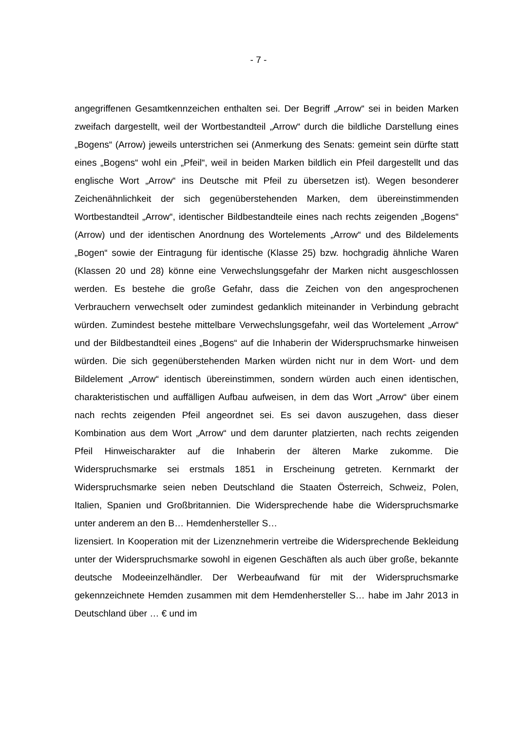- 7 -
angegriffenen Gesamtkennzeichen enthalten sei. Der Begriff „Arrow“ sei in beiden Marken zweifach dargestellt, weil der Wortbestandteil „Arrow“ durch die bildliche Darstellung eines „Bogens“ (Arrow) jeweils unterstrichen sei (Anmerkung des Senats: gemeint sein dürfte statt eines „Bogens“ wohl ein „Pfeil“, weil in beiden Marken bildlich ein Pfeil dargestellt und das englische Wort „Arrow“ ins Deutsche mit Pfeil zu übersetzen ist). Wegen besonderer Zeichenähnlichkeit der sich gegenüberstehenden Marken, dem übereinstimmenden Wortbestandteil „Arrow“, identischer Bildbestandteile eines nach rechts zeigenden „Bogens“ (Arrow) und der identischen Anordnung des Wortelements „Arrow“ und des Bildelements „Bogen“ sowie der Eintragung für identische (Klasse 25) bzw. hochgradig ähnliche Waren (Klassen 20 und 28) könne eine Verwechslungsgefahr der Marken nicht ausgeschlossen werden. Es bestehe die große Gefahr, dass die Zeichen von den angesprochenen Verbrauchern verwechselt oder zumindest gedanklich miteinander in Verbindung gebracht würden. Zumindest bestehe mittelbare Verwechslungsgefahr, weil das Wortelement „Arrow“ und der Bildbestandteil eines „Bogens“ auf die Inhaberin der Widerspruchsmarke hinweisen würden. Die sich gegenüberstehenden Marken würden nicht nur in dem Wort- und dem Bildelement „Arrow“ identisch übereinstimmen, sondern würden auch einen identischen, charakteristischen und auffälligen Aufbau aufweisen, in dem das Wort „Arrow“ über einem nach rechts zeigenden Pfeil angeordnet sei. Es sei davon auszugehen, dass dieser Kombination aus dem Wort „Arrow“ und dem darunter platzierten, nach rechts zeigenden Pfeil Hinweischarakter auf die Inhaberin der älteren Marke zukomme. Die Widerspruchsmarke sei erstmals 1851 in Erscheinung getreten. Kernmarkt der Widerspruchsmarke seien neben Deutschland die Staaten Österreich, Schweiz, Polen, Italien, Spanien und Großbritannien. Die Widersprechende habe die Widerspruchsmarke unter anderem an den B… Hemdenhersteller S…
lizensiert. In Kooperation mit der Lizenznehmerin vertreibe die Widersprechende Bekleidung unter der Widerspruchsmarke sowohl in eigenen Geschäften als auch über große, bekannte deutsche Modeeinzelhändler. Der Werbeaufwand für mit der Widerspruchsmarke gekennzeichnete Hemden zusammen mit dem Hemdenhersteller S… habe im Jahr 2013 in Deutschland über … € und im